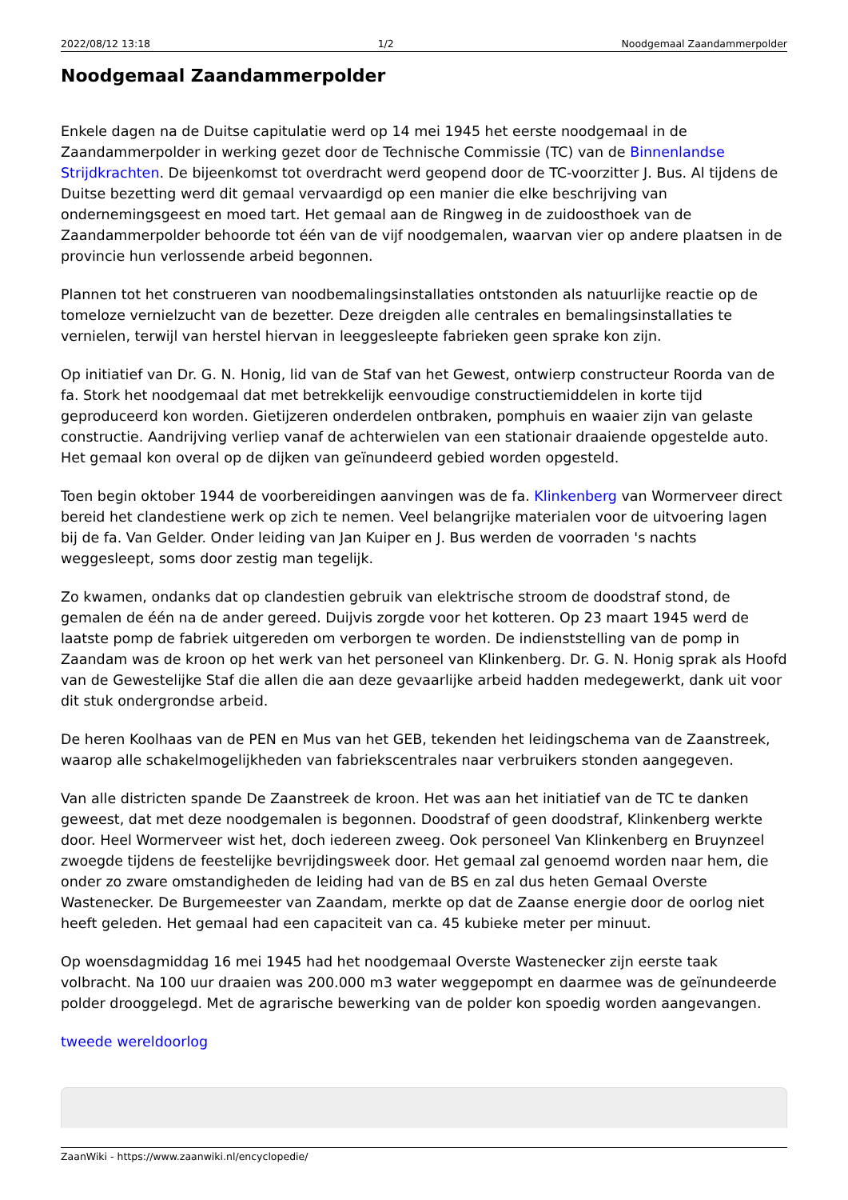2022/08/12 13:18 1/2 Noodgemaal Zaandammerpolder
Noodgemaal Zaandammerpolder
Enkele dagen na de Duitse capitulatie werd op 14 mei 1945 het eerste noodgemaal in de Zaandammerpolder in werking gezet door de Technische Commissie (TC) van de Binnenlandse Strijdkrachten. De bijeenkomst tot overdracht werd geopend door de TC-voorzitter J. Bus. Al tijdens de Duitse bezetting werd dit gemaal vervaardigd op een manier die elke beschrijving van ondernemingsgeest en moed tart. Het gemaal aan de Ringweg in de zuidoosthoek van de Zaandammerpolder behoorde tot één van de vijf noodgemalen, waarvan vier op andere plaatsen in de provincie hun verlossende arbeid begonnen.
Plannen tot het construeren van noodbemalingsinstallaties ontstonden als natuurlijke reactie op de tomeloze vernielzucht van de bezetter. Deze dreigden alle centrales en bemalingsinstallaties te vernielen, terwijl van herstel hiervan in leeggesleepte fabrieken geen sprake kon zijn.
Op initiatief van Dr. G. N. Honig, lid van de Staf van het Gewest, ontwierp constructeur Roorda van de fa. Stork het noodgemaal dat met betrekkelijk eenvoudige constructiemiddelen in korte tijd geproduceerd kon worden. Gietijzeren onderdelen ontbraken, pomphuis en waaier zijn van gelaste constructie. Aandrijving verliep vanaf de achterwielen van een stationair draaiende opgestelde auto. Het gemaal kon overal op de dijken van geïnundeerd gebied worden opgesteld.
Toen begin oktober 1944 de voorbereidingen aanvingen was de fa. Klinkenberg van Wormerveer direct bereid het clandestiene werk op zich te nemen. Veel belangrijke materialen voor de uitvoering lagen bij de fa. Van Gelder. Onder leiding van Jan Kuiper en J. Bus werden de voorraden 's nachts weggesleept, soms door zestig man tegelijk.
Zo kwamen, ondanks dat op clandestien gebruik van elektrische stroom de doodstraf stond, de gemalen de één na de ander gereed. Duijvis zorgde voor het kotteren. Op 23 maart 1945 werd de laatste pomp de fabriek uitgereden om verborgen te worden. De indienststelling van de pomp in Zaandam was de kroon op het werk van het personeel van Klinkenberg. Dr. G. N. Honig sprak als Hoofd van de Gewestelijke Staf die allen die aan deze gevaarlijke arbeid hadden medegewerkt, dank uit voor dit stuk ondergrondse arbeid.
De heren Koolhaas van de PEN en Mus van het GEB, tekenden het leidingschema van de Zaanstreek, waarop alle schakelmogelijkheden van fabriekscentrales naar verbruikers stonden aangegeven.
Van alle districten spande De Zaanstreek de kroon. Het was aan het initiatief van de TC te danken geweest, dat met deze noodgemalen is begonnen. Doodstraf of geen doodstraf, Klinkenberg werkte door. Heel Wormerveer wist het, doch iedereen zweeg. Ook personeel Van Klinkenberg en Bruynzeel zwoegde tijdens de feestelijke bevrijdingsweek door. Het gemaal zal genoemd worden naar hem, die onder zo zware omstandigheden de leiding had van de BS en zal dus heten Gemaal Overste Wastenecker. De Burgemeester van Zaandam, merkte op dat de Zaanse energie door de oorlog niet heeft geleden. Het gemaal had een capaciteit van ca. 45 kubieke meter per minuut.
Op woensdagmiddag 16 mei 1945 had het noodgemaal Overste Wastenecker zijn eerste taak volbracht. Na 100 uur draaien was 200.000 m3 water weggepompt en daarmee was de geïnundeerde polder drooggelegd. Met de agrarische bewerking van de polder kon spoedig worden aangevangen.
tweede wereldoorlog
ZaanWiki - https://www.zaanwiki.nl/encyclopedie/